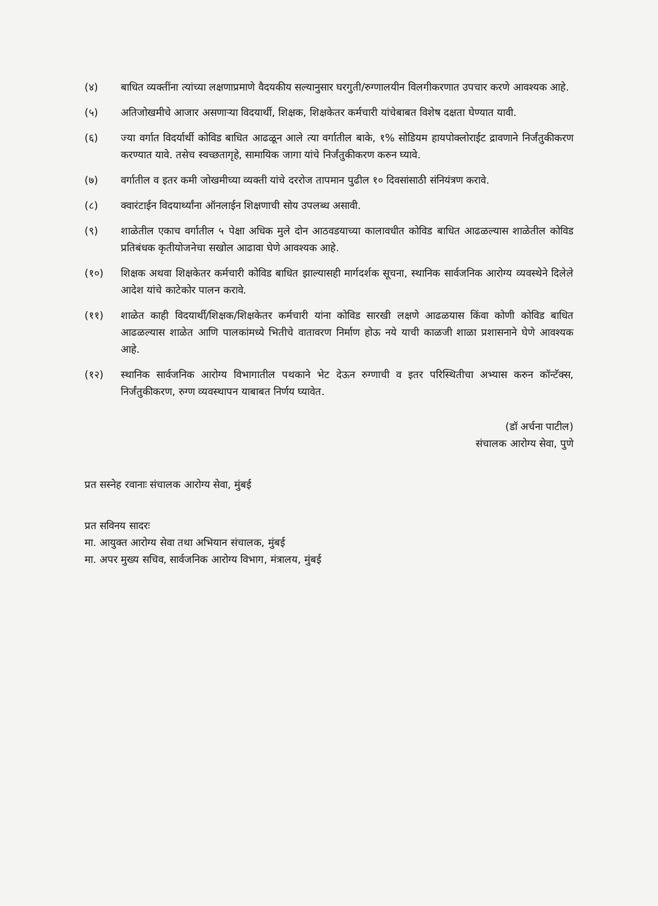(४) बाधित व्यक्तींना त्यांच्या लक्षणाप्रमाणे वैदयकीय सल्यानुसार घरगुती/रुग्णालयीन विलगीकरणात उपचार करणे आवश्यक आहे.
(५) अतिजोखमीचे आजार असणाऱ्या विदयार्थी, शिक्षक, शिक्षकेतर कर्मचारी यांचेबाबत विशेष दक्षता घेण्यात यावी.
(६) ज्या वर्गात विदर्यार्थी कोविड बाधित आढळून आले त्या वर्गातील बाके, १% सोडियम हायपोक्लोराईट द्रावणाने निर्जंतुकीकरण करण्यात यावे. तसेच स्वच्छतागृहे, सामायिक जागा यांचे निर्जंतुकीकरण करुन घ्यावे.
(७) वर्गातील व इतर कमी जोखमीच्या व्यक्ती यांचे दररोज तापमान पुढील १० दिवसांसाठी संनियंत्रण करावे.
(८) क्वारंटाईन विदयार्थ्यांना ऑनलाईन शिक्षणाची सोय उपलब्ध असावी.
(९) शाळेतील एकाच वर्गातील ५ पेक्षा अधिक मुले दोन आठवडयाच्या कालावधीत कोविड बाधित आढळल्यास शाळेतील कोविड प्रतिबंधक कृतीयोजनेचा सखोल आढावा घेणे आवश्यक आहे.
(१०) शिक्षक अथवा शिक्षकेतर कर्मचारी कोविड बाधित झाल्यासही मार्गदर्शक सूचना, स्थानिक सार्वजनिक आरोग्य व्यवस्थेने दिलेले आदेश यांचे काटेकोर पालन करावे.
(११) शाळेत काही विदयार्थी/शिक्षक/शिक्षकेतर कर्मचारी यांना कोविड सारखी लक्षणे आढळयास किंवा कोणी कोविड बाधित आढळल्यास शाळेत आणि पालकांमध्ये भितीचे वातावरण निर्माण होऊ नये याची काळजी शाळा प्रशासनाने घेणे आवश्यक आहे.
(१२) स्थानिक सार्वजनिक आरोग्य विभागातील पथकाने भेट देऊन रुग्णाची व इतर परिस्थितीचा अभ्यास करुन कॉन्टॅक्स, निर्जंतुकीकरण, रुग्ण व्यवस्थापन याबाबत निर्णय घ्यावेत.
(डॉ अर्चना पाटील)
संचालक आरोग्य सेवा, पुणे
प्रत सस्नेह रवानाः संचालक आरोग्य सेवा, मुंबई
प्रत सविनय सादरः
मा. आयुक्त आरोग्य सेवा तथा अभियान संचालक, मुंबई
मा. अपर मुख्य सचिव, सार्वजनिक आरोग्य विभाग, मंत्रालय, मुंबई